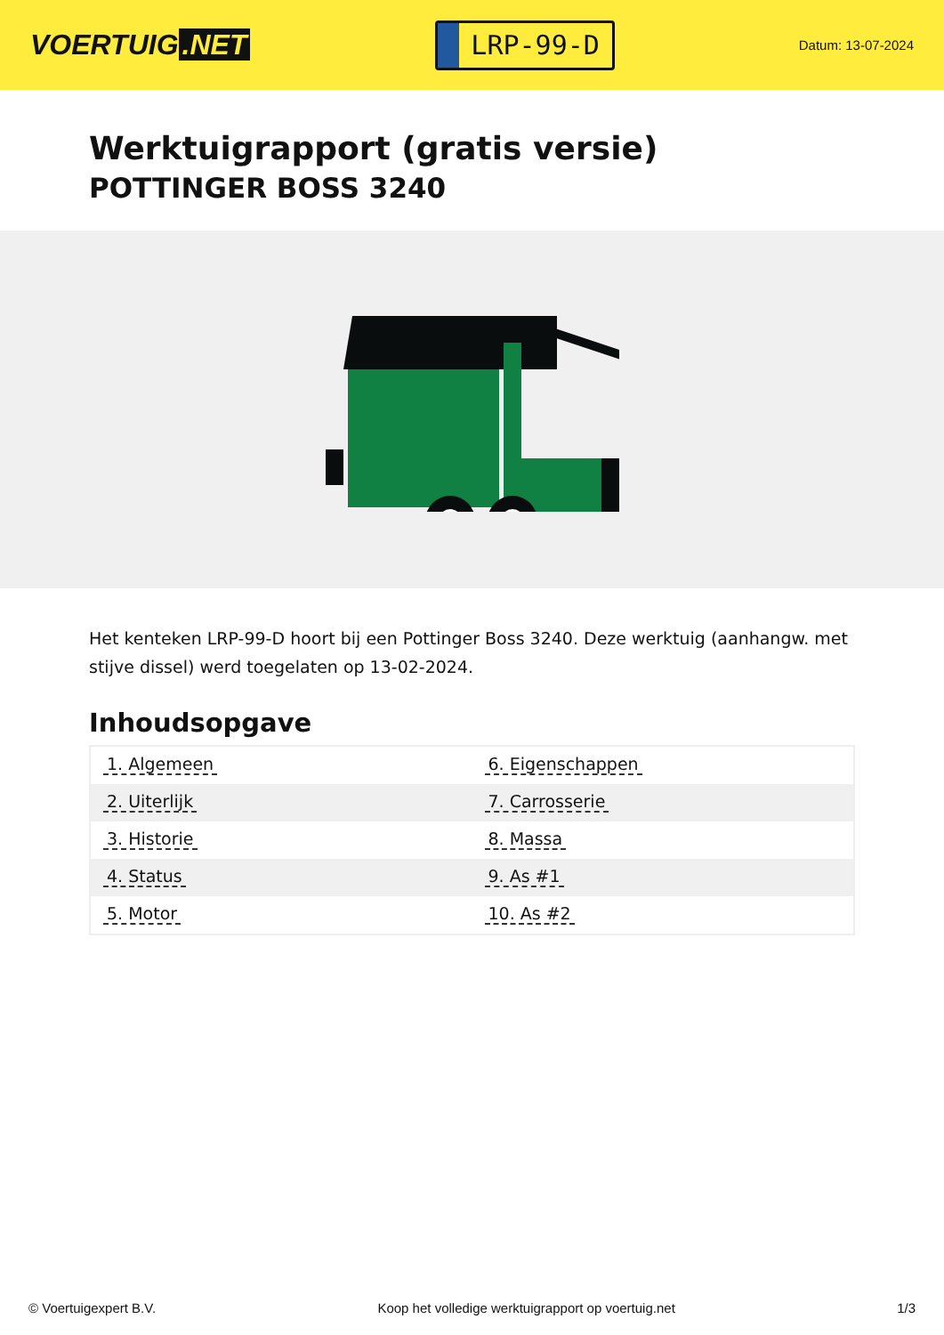VOERTUIG.NET
LRP-99-D
Datum: 13-07-2024
Werktuigrapport (gratis versie)
POTTINGER BOSS 3240
Het kenteken LRP-99-D hoort bij een Pottinger Boss 3240. Deze werktuig (aanhangw. met stijve dissel) werd toegelaten op 13-02-2024.
Inhoudsopgave
| 1. Algemeen | 6. Eigenschappen |
| 2. Uiterlijk | 7. Carrosserie |
| 3. Historie | 8. Massa |
| 4. Status | 9. As #1 |
| 5. Motor | 10. As #2 |
© Voertuigexpert B.V. Koop het volledige werktuigrapport op voertuig.net 1/3